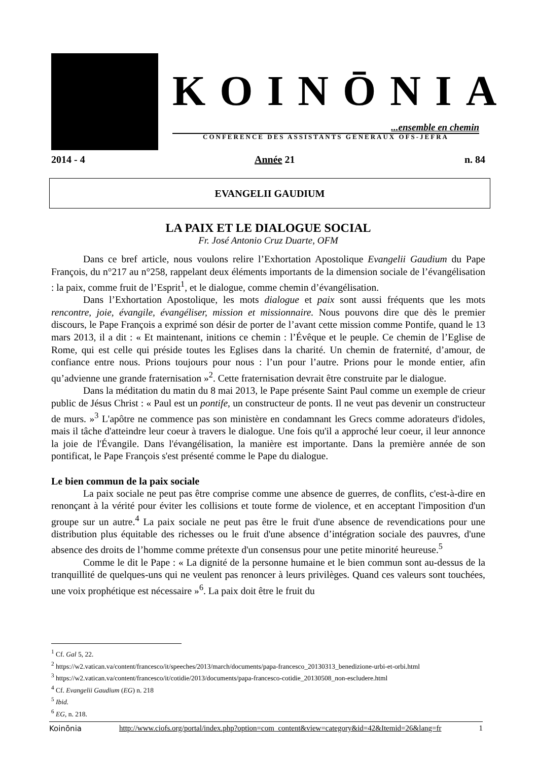KOINŌNIA
...ensemble en chemin
CONFERENCE DES ASSISTANTS GENERAUX OFS-JEFRA
2014 - 4 Année 21 n. 84
EVANGELII GAUDIUM
LA PAIX ET LE DIALOGUE SOCIAL
Fr. José Antonio Cruz Duarte, OFM
Dans ce bref article, nous voulons relire l’Exhortation Apostolique Evangelii Gaudium du Pape François, du n°217 au n°258, rappelant deux éléments importants de la dimension sociale de l’évangélisation : la paix, comme fruit de l’Esprit<sup>1</sup>, et le dialogue, comme chemin d’évangélisation.
Dans l’Exhortation Apostolique, les mots dialogue et paix sont aussi fréquents que les mots rencontre, joie, évangile, évangéliser, mission et missionnaire. Nous pouvons dire que dès le premier discours, le Pape François a exprimé son désir de porter de l’avant cette mission comme Pontife, quand le 13 mars 2013, il a dit : « Et maintenant, initions ce chemin : l’Évêque et le peuple. Ce chemin de l’Eglise de Rome, qui est celle qui préside toutes les Eglises dans la charité. Un chemin de fraternité, d’amour, de confiance entre nous. Prions toujours pour nous : l’un pour l’autre. Prions pour le monde entier, afin qu’advienne une grande fraternisation »<sup>2</sup>. Cette fraternisation devrait être construite par le dialogue.
Dans la méditation du matin du 8 mai 2013, le Pape présente Saint Paul comme un exemple de crieur public de Jésus Christ : « Paul est un pontife, un constructeur de ponts. Il ne veut pas devenir un constructeur de murs. »<sup>3</sup> L'apôtre ne commence pas son ministère en condamnant les Grecs comme adorateurs d'idoles, mais il tâche d'atteindre leur coeur à travers le dialogue. Une fois qu'il a approché leur coeur, il leur annonce la joie de l'Évangile. Dans l'évangélisation, la manière est importante. Dans la première année de son pontificat, le Pape François s'est présenté comme le Pape du dialogue.
Le bien commun de la paix sociale
La paix sociale ne peut pas être comprise comme une absence de guerres, de conflits, c'est-à-dire en renonçant à la vérité pour éviter les collisions et toute forme de violence, et en acceptant l'imposition d'un groupe sur un autre.<sup>4</sup> La paix sociale ne peut pas être le fruit d'une absence de revendications pour une distribution plus équitable des richesses ou le fruit d'une absence d’intégration sociale des pauvres, d'une absence des droits de l’homme comme prétexte d'un consensus pour une petite minorité heureuse.<sup>5</sup>
Comme le dit le Pape : « La dignité de la personne humaine et le bien commun sont au-dessus de la tranquillité de quelques-uns qui ne veulent pas renoncer à leurs privilèges. Quand ces valeurs sont touchées, une voix prophétique est nécessaire »<sup>6</sup>. La paix doit être le fruit du
<sup>1</sup> Cf. Gal 5, 22.
<sup>2</sup> https://w2.vatican.va/content/francesco/it/speeches/2013/march/documents/papa-francesco_20130313_benedizione-urbi-et-orbi.html
<sup>3</sup> https://w2.vatican.va/content/francesco/it/cotidie/2013/documents/papa-francesco-cotidie_20130508_non-escludere.html
<sup>4</sup> Cf. Evangelii Gaudium (EG) n. 218
<sup>5</sup> Ibid.
<sup>6</sup> EG, n. 218.
Koinōnia http://www.ciofs.org/portal/index.php?option=com_content&view=category&id=42&Itemid=26&lang=fr 1